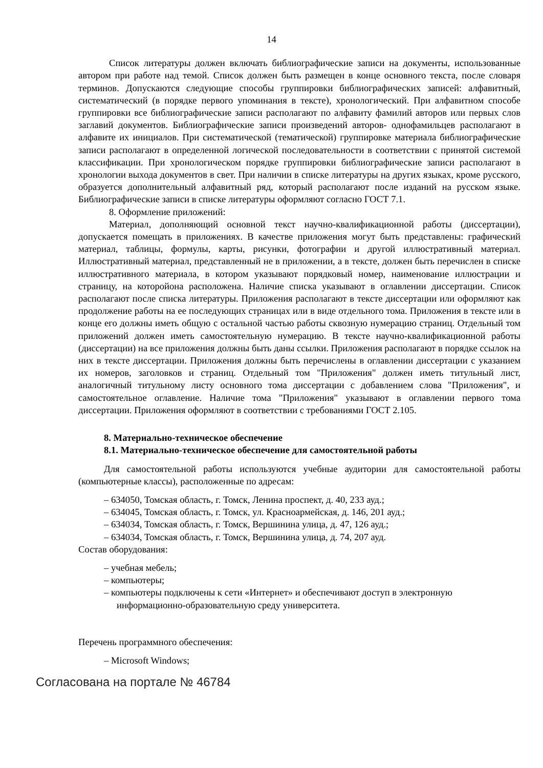14
Список литературы должен включать библиографические записи на документы, использованные автором при работе над темой. Список должен быть размещен в конце основного текста, после словаря терминов. Допускаются следующие способы группировки библиографических записей: алфавитный, систематический (в порядке первого упоминания в тексте), хронологический. При алфавитном способе группировки все библиографические записи располагают по алфавиту фамилий авторов или первых слов заглавий документов. Библиографические записи произведений авторов- однофамильцев располагают в алфавите их инициалов. При систематической (тематической) группировке материала библиографические записи располагают в определенной логической последовательности в соответствии с принятой системой классификации. При хронологическом порядке группировки библиографические записи располагают в хронологии выхода документов в свет. При наличии в списке литературы на других языках, кроме русского, образуется дополнительный алфавитный ряд, который располагают после изданий на русском языке. Библиографические записи в списке литературы оформляют согласно ГОСТ 7.1.
8. Оформление приложений:
Материал, дополняющий основной текст научно-квалификационной работы (диссертации), допускается помещать в приложениях. В качестве приложения могут быть представлены: графический материал, таблицы, формулы, карты, рисунки, фотографии и другой иллюстративный материал. Иллюстративный материал, представленный не в приложении, а в тексте, должен быть перечислен в списке иллюстративного материала, в котором указывают порядковый номер, наименование иллюстрации и страницу, на которойона расположена. Наличие списка указывают в оглавлении диссертации. Список располагают после списка литературы. Приложения располагают в тексте диссертации или оформляют как продолжение работы на ее последующих страницах или в виде отдельного тома. Приложения в тексте или в конце его должны иметь общую с остальной частью работы сквозную нумерацию страниц. Отдельный том приложений должен иметь самостоятельную нумерацию. В тексте научно-квалификационной работы (диссертации) на все приложения должны быть даны ссылки. Приложения располагают в порядке ссылок на них в тексте диссертации. Приложения должны быть перечислены в оглавлении диссертации с указанием их номеров, заголовков и страниц. Отдельный том "Приложения" должен иметь титульный лист, аналогичный титульному листу основного тома диссертации с добавлением слова "Приложения", и самостоятельное оглавление. Наличие тома "Приложения" указывают в оглавлении первого тома диссертации. Приложения оформляют в соответствии с требованиями ГОСТ 2.105.
8. Материально-техническое обеспечение
8.1. Материально-техническое обеспечение для самостоятельной работы
Для самостоятельной работы используются учебные аудитории для самостоятельной работы (компьютерные классы), расположенные по адресам:
– 634050, Томская область, г. Томск, Ленина проспект, д. 40, 233 ауд.;
– 634045, Томская область, г. Томск, ул. Красноармейская, д. 146, 201 ауд.;
– 634034, Томская область, г. Томск, Вершинина улица, д. 47, 126 ауд.;
– 634034, Томская область, г. Томск, Вершинина улица, д. 74, 207 ауд.
Состав оборудования:
– учебная мебель;
– компьютеры;
– компьютеры подключены к сети «Интернет» и обеспечивают доступ в электронную информационно-образовательную среду университета.
Перечень программного обеспечения:
– Microsoft Windows;
Согласована на портале № 46784